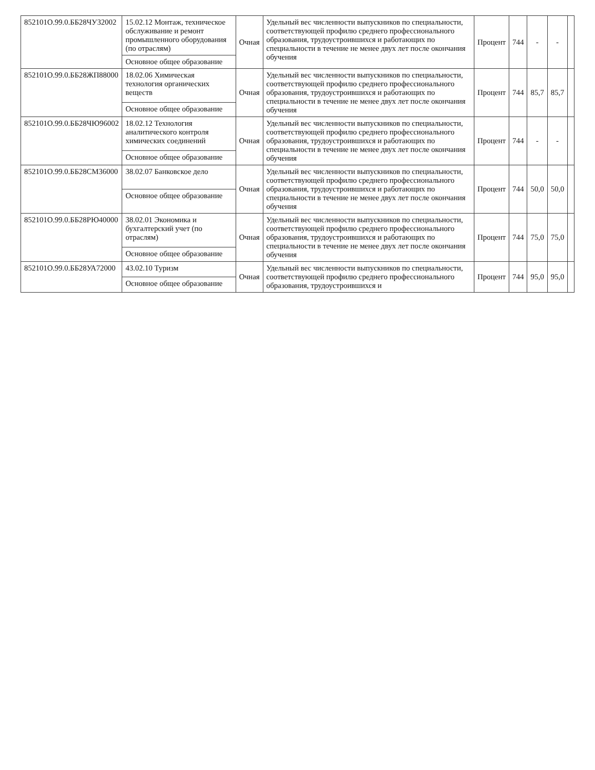| 852101О.99.0.ББ28ЧУ32002 | 15.02.12 Монтаж, техническое обслуживание и ремонт промышленного оборудования (по отраслям) | Очная | Удельный вес численности выпускников по специальности, соответствующей профилю среднего профессионального образования, трудоустроившихся и работающих по специальности в течение не менее двух лет после окончания обучения | Процент | 744 | - | - | |
| | Основное общее образование | | | | | | | |
| 852101О.99.0.ББ28ЖП88000 | 18.02.06 Химическая технология органических веществ | Очная | Удельный вес численности выпускников по специальности, соответствующей профилю среднего профессионального образования, трудоустроившихся и работающих по специальности в течение не менее двух лет после окончания обучения | Процент | 744 | 85,7 | 85,7 | |
| | Основное общее образование | | | | | | | |
| 852101О.99.0.ББ28ЧЮ96002 | 18.02.12 Технология аналитического контроля химических соединений | Очная | Удельный вес численности выпускников по специальности, соответствующей профилю среднего профессионального образования, трудоустроившихся и работающих по специальности в течение не менее двух лет после окончания обучения | Процент | 744 | - | - | |
| | Основное общее образование | | | | | | | |
| 852101О.99.0.ББ28СМ36000 | 38.02.07 Банковское дело | Очная | Удельный вес численности выпускников по специальности, соответствующей профилю среднего профессионального образования, трудоустроившихся и работающих по специальности в течение не менее двух лет после окончания обучения | Процент | 744 | 50,0 | 50,0 | |
| | Основное общее образование | | | | | | | |
| 852101О.99.0.ББ28РЮ40000 | 38.02.01 Экономика и бухгалтерский учет (по отраслям) | Очная | Удельный вес численности выпускников по специальности, соответствующей профилю среднего профессионального образования, трудоустроившихся и работающих по специальности в течение не менее двух лет после окончания обучения | Процент | 744 | 75,0 | 75,0 | |
| | Основное общее образование | | | | | | | |
| 852101О.99.0.ББ28УА72000 | 43.02.10 Туризм | Очная | Удельный вес численности выпускников по специальности, соответствующей профилю среднего профессионального образования, трудоустроившихся и | Процент | 744 | 95,0 | 95,0 | |
| | Основное общее образование | | | | | | | |